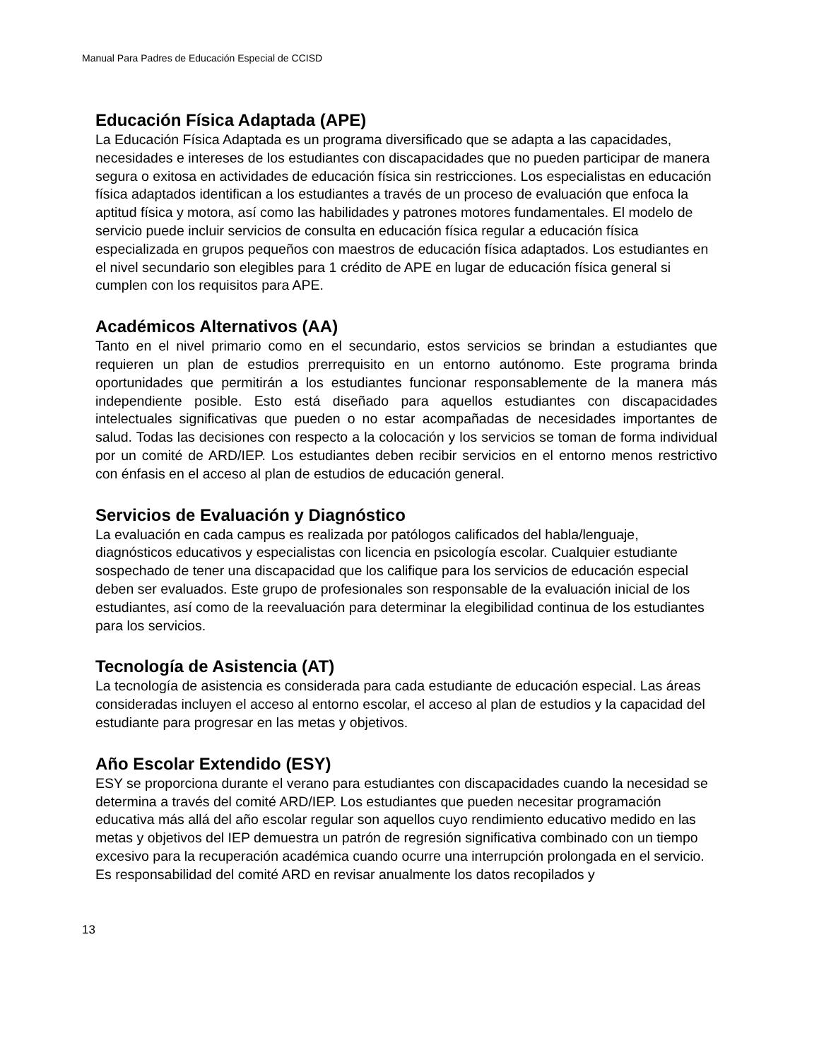Manual Para Padres de Educación Especial de CCISD
Educación Física Adaptada (APE)
La Educación Física Adaptada es un programa diversificado que se adapta a las capacidades, necesidades e intereses de los estudiantes con discapacidades que no pueden participar de manera segura o exitosa en actividades de educación física sin restricciones. Los especialistas en educación física adaptados identifican a los estudiantes a través de un proceso de evaluación que enfoca la aptitud física y motora, así como las habilidades y patrones motores fundamentales. El modelo de servicio puede incluir servicios de consulta en educación física regular a educación física especializada en grupos pequeños con maestros de educación física adaptados. Los estudiantes en el nivel secundario son elegibles para 1 crédito de APE en lugar de educación física general si cumplen con los requisitos para APE.
Académicos Alternativos (AA)
Tanto en el nivel primario como en el secundario, estos servicios se brindan a estudiantes que requieren un plan de estudios prerrequisito en un entorno autónomo. Este programa brinda oportunidades que permitirán a los estudiantes funcionar responsablemente de la manera más independiente posible. Esto está diseñado para aquellos estudiantes con discapacidades intelectuales significativas que pueden o no estar acompañadas de necesidades importantes de salud. Todas las decisiones con respecto a la colocación y los servicios se toman de forma individual por un comité de ARD/IEP. Los estudiantes deben recibir servicios en el entorno menos restrictivo con énfasis en el acceso al plan de estudios de educación general.
Servicios de Evaluación y Diagnóstico
La evaluación en cada campus es realizada por patólogos calificados del habla/lenguaje, diagnósticos educativos y especialistas con licencia en psicología escolar. Cualquier estudiante sospechado de tener una discapacidad que los califique para los servicios de educación especial deben ser evaluados. Este grupo de profesionales son responsable de la evaluación inicial de los estudiantes, así como de la reevaluación para determinar la elegibilidad continua de los estudiantes para los servicios.
Tecnología de Asistencia (AT)
La tecnología de asistencia es considerada para cada estudiante de educación especial. Las áreas consideradas incluyen el acceso al entorno escolar, el acceso al plan de estudios y la capacidad del estudiante para progresar en las metas y objetivos.
Año Escolar Extendido (ESY)
ESY se proporciona durante el verano para estudiantes con discapacidades cuando la necesidad se determina a través del comité ARD/IEP. Los estudiantes que pueden necesitar programación educativa más allá del año escolar regular son aquellos cuyo rendimiento educativo medido en las metas y objetivos del IEP demuestra un patrón de regresión significativa combinado con un tiempo excesivo para la recuperación académica cuando ocurre una interrupción prolongada en el servicio. Es responsabilidad del comité ARD en revisar anualmente los datos recopilados y
13